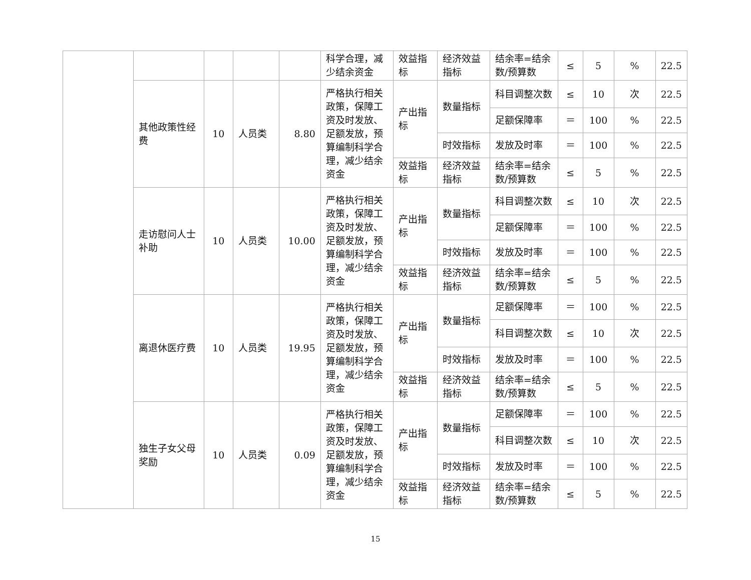| | | | | | 科学合理，减少结余资金 | 效益指标 | 经济效益指标 | 结余率=结余数/预算数 | ≤ | 5 | % | 22.5 |
| | 其他政策性经费 | 10 | 人员类 | 8.80 | 严格执行相关政策，保障工资及时发放、足额发放，预算编制科学合理，减少结余资金 | 产出指标 | 数量指标 | 科目调整次数 | ≤ | 10 | 次 | 22.5 |
| | | | | | | | | 足额保障率 | ＝ | 100 | % | 22.5 |
| | | | | | | | 时效指标 | 发放及时率 | ＝ | 100 | % | 22.5 |
| | | | | | | 效益指标 | 经济效益指标 | 结余率=结余数/预算数 | ≤ | 5 | % | 22.5 |
| | 走访慰问人士补助 | 10 | 人员类 | 10.00 | 严格执行相关政策，保障工资及时发放、足额发放，预算编制科学合理，减少结余资金 | 产出指标 | 数量指标 | 科目调整次数 | ≤ | 10 | 次 | 22.5 |
| | | | | | | | | 足额保障率 | ＝ | 100 | % | 22.5 |
| | | | | | | | 时效指标 | 发放及时率 | ＝ | 100 | % | 22.5 |
| | | | | | | 效益指标 | 经济效益指标 | 结余率=结余数/预算数 | ≤ | 5 | % | 22.5 |
| | 离退休医疗费 | 10 | 人员类 | 19.95 | 严格执行相关政策，保障工资及时发放、足额发放，预算编制科学合理，减少结余资金 | 产出指标 | 数量指标 | 足额保障率 | ＝ | 100 | % | 22.5 |
| | | | | | | | | 科目调整次数 | ≤ | 10 | 次 | 22.5 |
| | | | | | | | 时效指标 | 发放及时率 | ＝ | 100 | % | 22.5 |
| | | | | | | 效益指标 | 经济效益指标 | 结余率=结余数/预算数 | ≤ | 5 | % | 22.5 |
| | 独生子女父母奖励 | 10 | 人员类 | 0.09 | 严格执行相关政策，保障工资及时发放、足额发放，预算编制科学合理，减少结余资金 | 产出指标 | 数量指标 | 足额保障率 | ＝ | 100 | % | 22.5 |
| | | | | | | | | 科目调整次数 | ≤ | 10 | 次 | 22.5 |
| | | | | | | | 时效指标 | 发放及时率 | ＝ | 100 | % | 22.5 |
| | | | | | | 效益指标 | 经济效益指标 | 结余率=结余数/预算数 | ≤ | 5 | % | 22.5 |
15